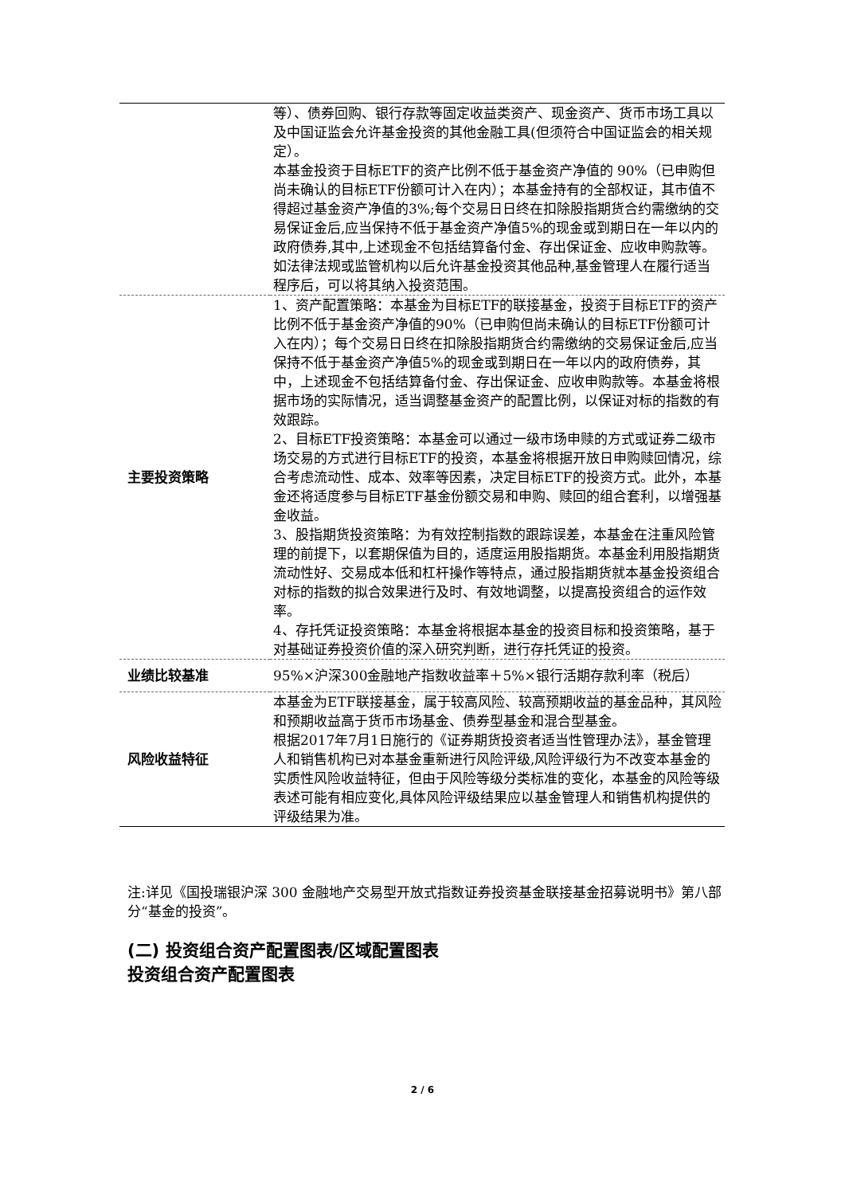| | 等）、债券回购、银行存款等固定收益类资产、现金资产、货币市场工具以及中国证监会允许基金投资的其他金融工具(但须符合中国证监会的相关规定）。 本基金投资于目标ETF的资产比例不低于基金资产净值的 90%（已申购但尚未确认的目标ETF份额可计入在内）；本基金持有的全部权证，其市值不得超过基金资产净值的3%;每个交易日日终在扣除股指期货合约需缴纳的交易保证金后,应当保持不低于基金资产净值5%的现金或到期日在一年以内的政府债券,其中,上述现金不包括结算备付金、存出保证金、应收申购款等。 如法律法规或监管机构以后允许基金投资其他品种,基金管理人在履行适当程序后，可以将其纳入投资范围。 |
| 主要投资策略 | 1、资产配置策略：本基金为目标ETF的联接基金，投资于目标ETF的资产比例不低于基金资产净值的90%（已申购但尚未确认的目标ETF份额可计入在内）；每个交易日日终在扣除股指期货合约需缴纳的交易保证金后,应当保持不低于基金资产净值5%的现金或到期日在一年以内的政府债券，其中，上述现金不包括结算备付金、存出保证金、应收申购款等。本基金将根据市场的实际情况，适当调整基金资产的配置比例，以保证对标的指数的有效跟踪。 2、目标ETF投资策略：本基金可以通过一级市场申赎的方式或证券二级市场交易的方式进行目标ETF的投资，本基金将根据开放日申购赎回情况，综合考虑流动性、成本、效率等因素，决定目标ETF的投资方式。此外，本基金还将适度参与目标ETF基金份额交易和申购、赎回的组合套利，以增强基金收益。 3、股指期货投资策略：为有效控制指数的跟踪误差，本基金在注重风险管理的前提下，以套期保值为目的，适度运用股指期货。本基金利用股指期货流动性好、交易成本低和杠杆操作等特点，通过股指期货就本基金投资组合对标的指数的拟合效果进行及时、有效地调整，以提高投资组合的运作效率。 4、存托凭证投资策略：本基金将根据本基金的投资目标和投资策略，基于对基础证券投资价值的深入研究判断，进行存托凭证的投资。 |
| 业绩比较基准 | 95%×沪深300金融地产指数收益率＋5%×银行活期存款利率（税后） |
| 风险收益特征 | 本基金为ETF联接基金，属于较高风险、较高预期收益的基金品种，其风险和预期收益高于货币市场基金、债券型基金和混合型基金。 根据2017年7月1日施行的《证券期货投资者适当性管理办法》，基金管理人和销售机构已对本基金重新进行风险评级,风险评级行为不改变本基金的实质性风险收益特征，但由于风险等级分类标准的变化，本基金的风险等级表述可能有相应变化,具体风险评级结果应以基金管理人和销售机构提供的评级结果为准。 |
注:详见《国投瑞银沪深 300 金融地产交易型开放式指数证券投资基金联接基金招募说明书》第八部分“基金的投资”。
(二) 投资组合资产配置图表/区域配置图表
投资组合资产配置图表
2 / 6